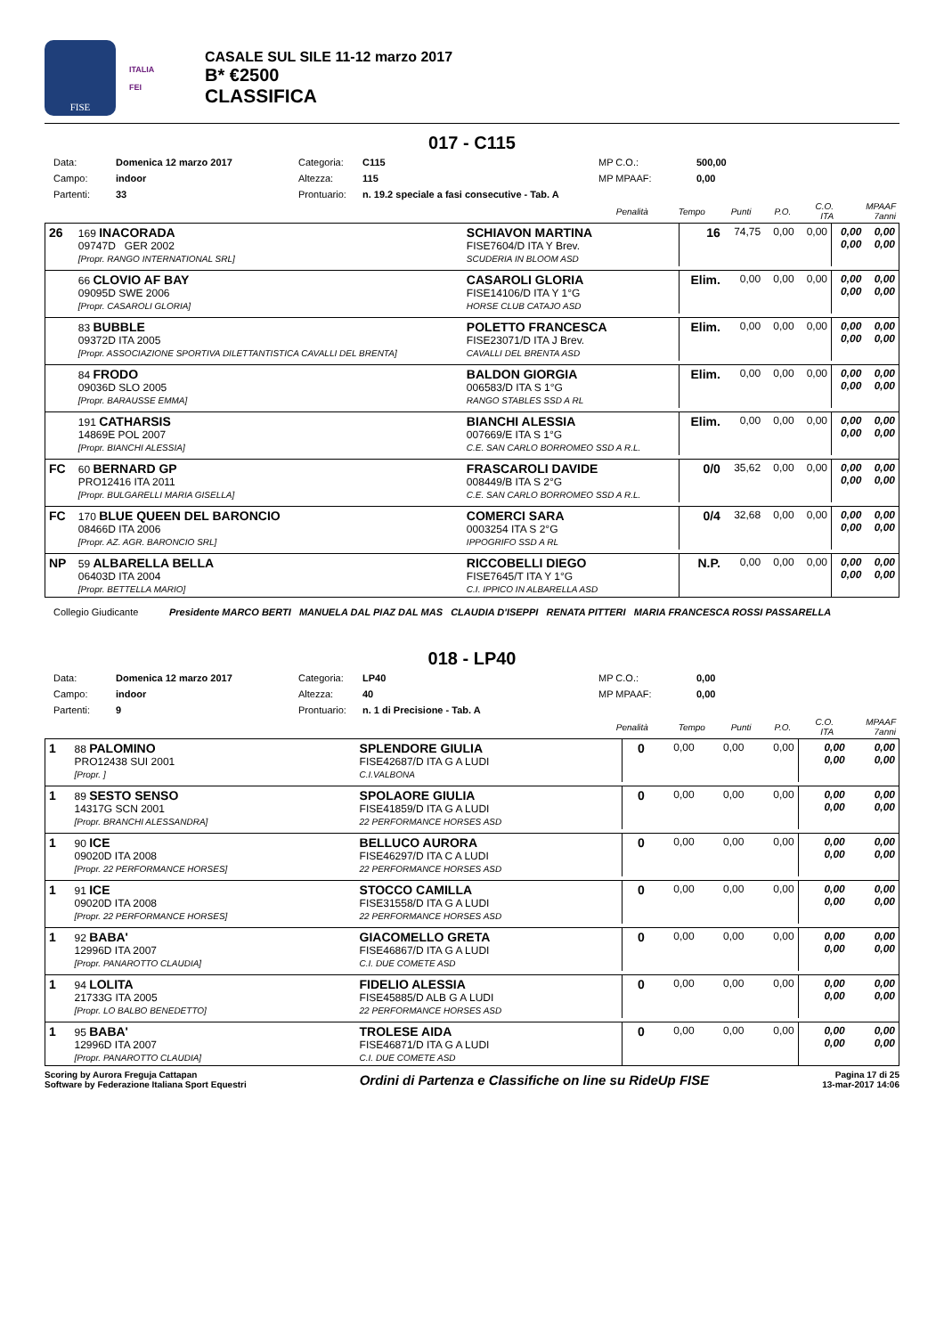FISE
ITALIA
FEI
CASALE SUL SILE 11-12 marzo 2017
B* €2500
CLASSIFICA
017 - C115
Data: Domenica 12 marzo 2017 Categoria: C115 MP C.O.: 500,00 Campo: indoor Altezza: 115 MP MPAAF: 0,00 Partenti: 33 Prontuario: n. 19.2 speciale a fasi consecutive - Tab. A
| | Penalità | Tempo | Punti | P.O. | C.O. ITA | MPAAF 7anni |
| --- | --- | --- | --- | --- | --- | --- |
| 26 | 169 INACORADA 09747D GER 2002 [Propr. RANGO INTERNATIONAL SRL] | SCHIAVON MARTINA FISE7604/D ITA Y Brev. SCUDERIA IN BLOOM ASD | 16 | 74,75 | 0,00 | 0,00 | 0,00 0,00 | 0,00 0,00 |
| | 66 CLOVIO AF BAY 09095D SWE 2006 [Propr. CASAROLI GLORIA] | CASAROLI GLORIA FISE14106/D ITA Y 1°G HORSE CLUB CATAJO ASD | Elim. | 0,00 | 0,00 | 0,00 | 0,00 0,00 | 0,00 0,00 |
| | 83 BUBBLE 09372D ITA 2005 [Propr. ASSOCIAZIONE SPORTIVA DILETTANTISTICA CAVALLI DEL BRENTA] | POLETTO FRANCESCA FISE23071/D ITA J Brev. CAVALLI DEL BRENTA ASD | Elim. | 0,00 | 0,00 | 0,00 | 0,00 0,00 | 0,00 0,00 |
| | 84 FRODO 09036D SLO 2005 [Propr. BARAUSSE EMMA] | BALDON GIORGIA 006583/D ITA S 1°G RANGO STABLES SSD A RL | Elim. | 0,00 | 0,00 | 0,00 | 0,00 0,00 | 0,00 0,00 |
| | 191 CATHARSIS 14869E POL 2007 [Propr. BIANCHI ALESSIA] | BIANCHI ALESSIA 007669/E ITA S 1°G C.E. SAN CARLO BORROMEO SSD A R.L. | Elim. | 0,00 | 0,00 | 0,00 | 0,00 0,00 | 0,00 0,00 |
| FC | 60 BERNARD GP PRO12416 ITA 2011 [Propr. BULGARELLI MARIA GISELLA] | FRASCAROLI DAVIDE 008449/B ITA S 2°G C.E. SAN CARLO BORROMEO SSD A R.L. | 0/0 | 35,62 | 0,00 | 0,00 | 0,00 0,00 | 0,00 0,00 |
| FC | 170 BLUE QUEEN DEL BARONCIO 08466D ITA 2006 [Propr. AZ. AGR. BARONCIO SRL] | COMERCI SARA 0003254 ITA S 2°G IPPOGRIFO SSD A RL | 0/4 | 32,68 | 0,00 | 0,00 | 0,00 0,00 | 0,00 0,00 |
| NP | 59 ALBARELLA BELLA 06403D ITA 2004 [Propr. BETTELLA MARIO] | RICCOBELLI DIEGO FISE7645/T ITA Y 1°G C.I. IPPICO IN ALBARELLA ASD | N.P. | 0,00 | 0,00 | 0,00 | 0,00 0,00 | 0,00 0,00 |
Collegio Giudicante Presidente MARCO BERTI MANUELA DAL PIAZ DAL MAS CLAUDIA D'ISEPPI RENATA PITTERI MARIA FRANCESCA ROSSI PASSARELLA
018 - LP40
Data: Domenica 12 marzo 2017 Categoria: LP40 MP C.O.: 0,00 Campo: indoor Altezza: 40 MP MPAAF: 0,00 Partenti: 9 Prontuario: n. 1 di Precisione - Tab. A
| | Penalità | Tempo | Punti | P.O. | C.O. ITA | MPAAF 7anni |
| --- | --- | --- | --- | --- | --- | --- |
| 1 | 88 PALOMINO PRO12438 SUI 2001 [Propr. ] | SPLENDORE GIULIA FISE42687/D ITA G A LUDI C.I.VALBONA | 0 | 0,00 | 0,00 | 0,00 | 0,00 0,00 | 0,00 0,00 |
| 1 | 89 SESTO SENSO 14317G SCN 2001 [Propr. BRANCHI ALESSANDRA] | SPOLAORE GIULIA FISE41859/D ITA G A LUDI 22 PERFORMANCE HORSES ASD | 0 | 0,00 | 0,00 | 0,00 | 0,00 0,00 | 0,00 0,00 |
| 1 | 90 ICE 09020D ITA 2008 [Propr. 22 PERFORMANCE HORSES] | BELLUCO AURORA FISE46297/D ITA C A LUDI 22 PERFORMANCE HORSES ASD | 0 | 0,00 | 0,00 | 0,00 | 0,00 0,00 | 0,00 0,00 |
| 1 | 91 ICE 09020D ITA 2008 [Propr. 22 PERFORMANCE HORSES] | STOCCO CAMILLA FISE31558/D ITA G A LUDI 22 PERFORMANCE HORSES ASD | 0 | 0,00 | 0,00 | 0,00 | 0,00 0,00 | 0,00 0,00 |
| 1 | 92 BABA' 12996D ITA 2007 [Propr. PANAROTTO CLAUDIA] | GIACOMELLO GRETA FISE46867/D ITA G A LUDI C.I. DUE COMETE ASD | 0 | 0,00 | 0,00 | 0,00 | 0,00 0,00 | 0,00 0,00 |
| 1 | 94 LOLITA 21733G ITA 2005 [Propr. LO BALBO BENEDETTO] | FIDELIO ALESSIA FISE45885/D ALB G A LUDI 22 PERFORMANCE HORSES ASD | 0 | 0,00 | 0,00 | 0,00 | 0,00 0,00 | 0,00 0,00 |
| 1 | 95 BABA' 12996D ITA 2007 [Propr. PANAROTTO CLAUDIA] | TROLESE AIDA FISE46871/D ITA G A LUDI C.I. DUE COMETE ASD | 0 | 0,00 | 0,00 | 0,00 | 0,00 0,00 | 0,00 0,00 |
Scoring by Aurora Freguja Cattapan
Software by Federazione Italiana Sport Equestri
Ordini di Partenza e Classifiche on line su RideUp FISE
Pagina 17 di 25
13-mar-2017 14:06